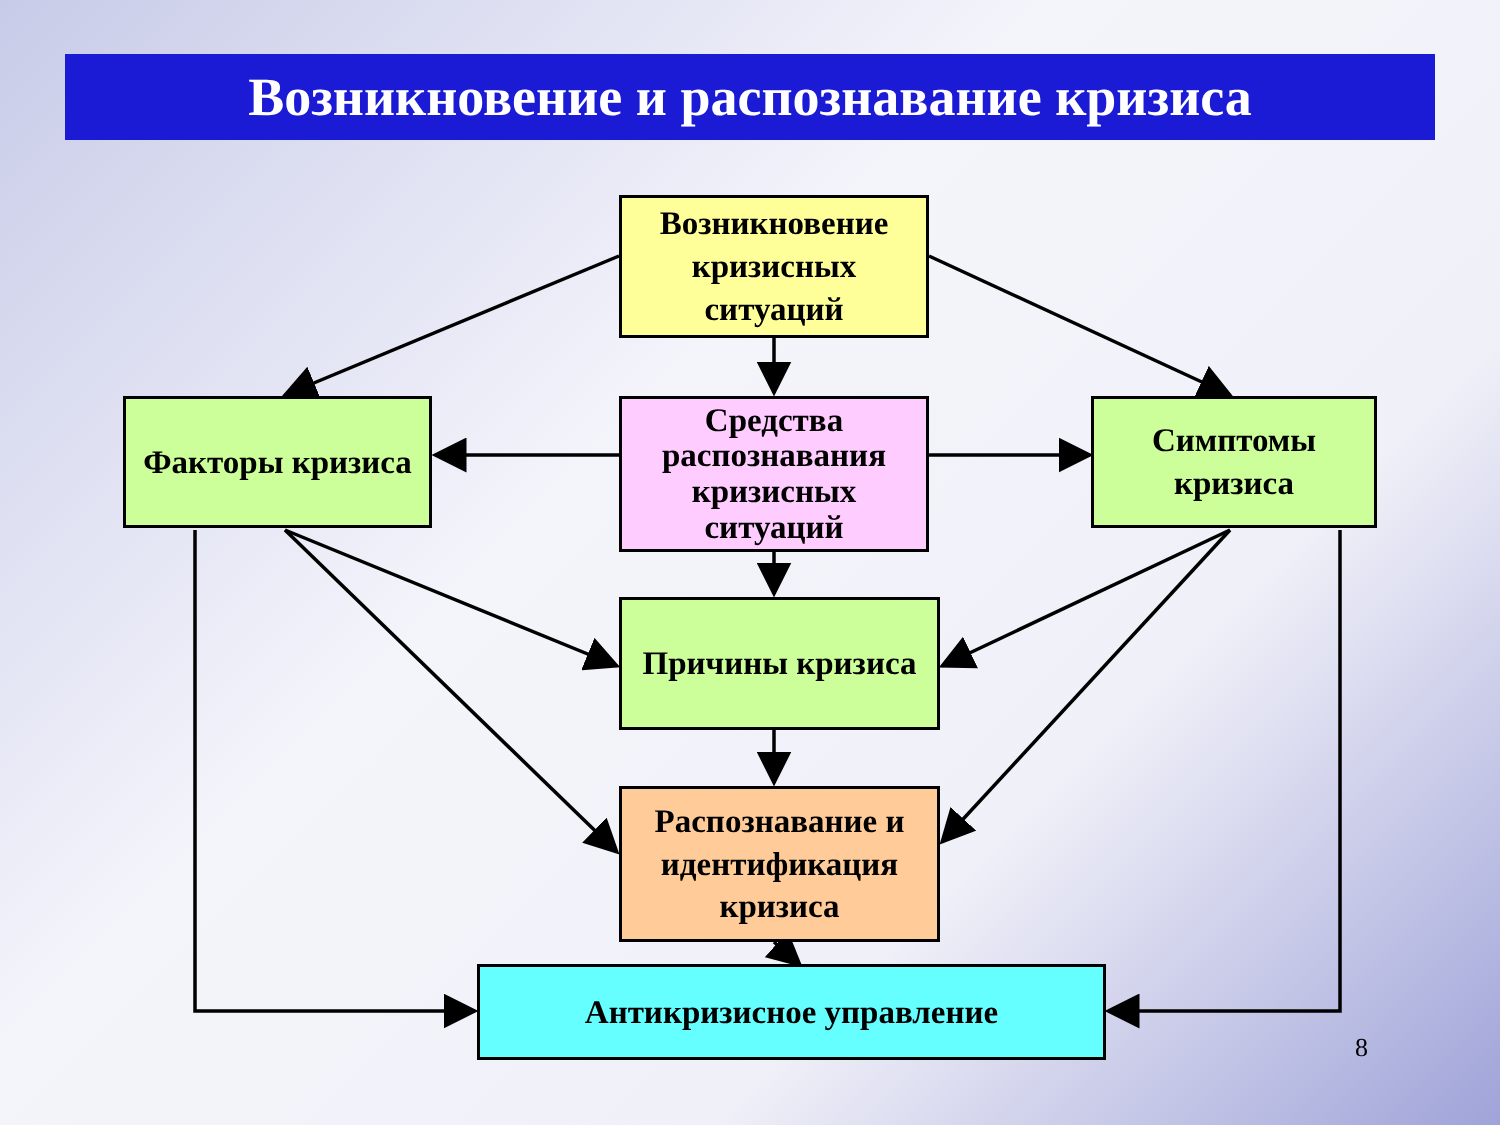Возникновение и распознавание кризиса
Возникновение кризисных ситуаций
Факторы кризиса
Средства распознавания кризисных ситуаций
Симптомы кризиса
Причины кризиса
Распознавание и идентификация кризиса
Антикризисное управление
8